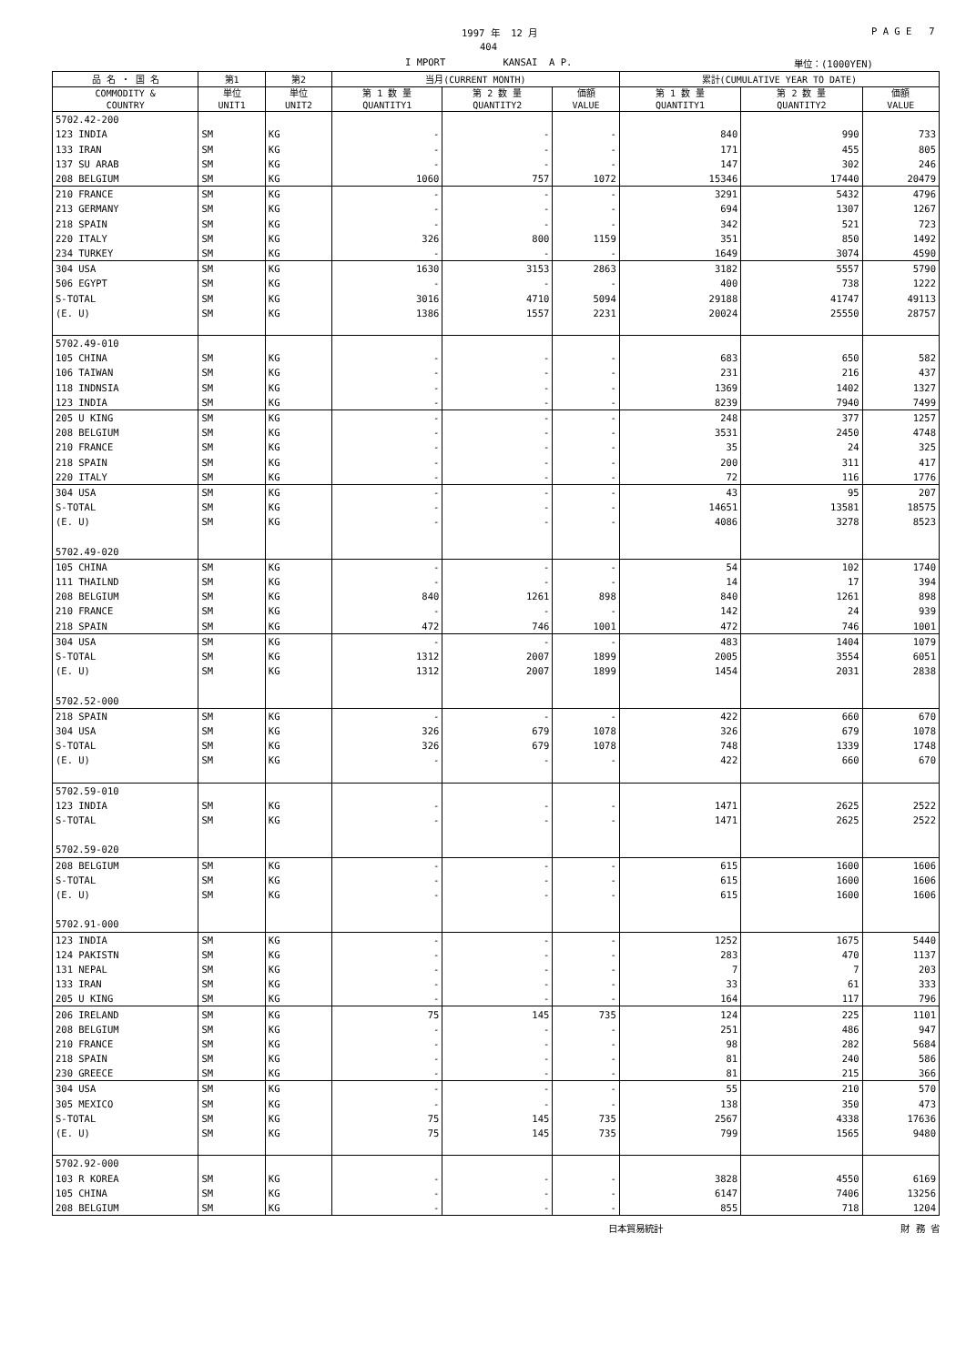1997 年 12 月
P A G E 7
404
I MPORT KANSAI A P.
単位：(1000YEN)
| 品 名 ・ 国 名 | 第1 | 第2 | 当月(CURRENT MONTH) | | | 累計(CUMULATIVE YEAR TO DATE) | | |
| --- | --- | --- | --- | --- | --- | --- | --- | --- |
| COMMODITY & COUNTRY | 単位 UNIT1 | 単位 UNIT2 | 第 1 数 量 QUANTITY1 | 第 2 数 量 QUANTITY2 | 価額 VALUE | 第 1 数 量 QUANTITY1 | 第 2 数 量 QUANTITY2 | 価額 VALUE |
| 5702.42-200 | | | | | | | | |
| 123 INDIA | SM | KG | - | - | - | 840 | 990 | 733 |
| 133 IRAN | SM | KG | - | - | - | 171 | 455 | 805 |
| 137 SU ARAB | SM | KG | - | - | - | 147 | 302 | 246 |
| 208 BELGIUM | SM | KG | 1060 | 757 | 1072 | 15346 | 17440 | 20479 |
| 210 FRANCE | SM | KG | - | - | - | 3291 | 5432 | 4796 |
| 213 GERMANY | SM | KG | - | - | - | 694 | 1307 | 1267 |
| 218 SPAIN | SM | KG | - | - | - | 342 | 521 | 723 |
| 220 ITALY | SM | KG | 326 | 800 | 1159 | 351 | 850 | 1492 |
| 234 TURKEY | SM | KG | - | - | - | 1649 | 3074 | 4590 |
| 304 USA | SM | KG | 1630 | 3153 | 2863 | 3182 | 5557 | 5790 |
| 506 EGYPT | SM | KG | - | - | - | 400 | 738 | 1222 |
| S-TOTAL | SM | KG | 3016 | 4710 | 5094 | 29188 | 41747 | 49113 |
| (E. U) | SM | KG | 1386 | 1557 | 2231 | 20024 | 25550 | 28757 |
| 5702.49-010 | | | | | | | | |
| 105 CHINA | SM | KG | - | - | - | 683 | 650 | 582 |
| 106 TAIWAN | SM | KG | - | - | - | 231 | 216 | 437 |
| 118 INDNSIA | SM | KG | - | - | - | 1369 | 1402 | 1327 |
| 123 INDIA | SM | KG | - | - | - | 8239 | 7940 | 7499 |
| 205 U KING | SM | KG | - | - | - | 248 | 377 | 1257 |
| 208 BELGIUM | SM | KG | - | - | - | 3531 | 2450 | 4748 |
| 210 FRANCE | SM | KG | - | - | - | 35 | 24 | 325 |
| 218 SPAIN | SM | KG | - | - | - | 200 | 311 | 417 |
| 220 ITALY | SM | KG | - | - | - | 72 | 116 | 1776 |
| 304 USA | SM | KG | - | - | - | 43 | 95 | 207 |
| S-TOTAL | SM | KG | - | - | - | 14651 | 13581 | 18575 |
| (E. U) | SM | KG | - | - | - | 4086 | 3278 | 8523 |
| 5702.49-020 | | | | | | | | |
| 105 CHINA | SM | KG | - | - | - | 54 | 102 | 1740 |
| 111 THAILND | SM | KG | - | - | - | 14 | 17 | 394 |
| 208 BELGIUM | SM | KG | 840 | 1261 | 898 | 840 | 1261 | 898 |
| 210 FRANCE | SM | KG | - | - | - | 142 | 24 | 939 |
| 218 SPAIN | SM | KG | 472 | 746 | 1001 | 472 | 746 | 1001 |
| 304 USA | SM | KG | - | - | - | 483 | 1404 | 1079 |
| S-TOTAL | SM | KG | 1312 | 2007 | 1899 | 2005 | 3554 | 6051 |
| (E. U) | SM | KG | 1312 | 2007 | 1899 | 1454 | 2031 | 2838 |
| 5702.52-000 | | | | | | | | |
| 218 SPAIN | SM | KG | - | - | - | 422 | 660 | 670 |
| 304 USA | SM | KG | 326 | 679 | 1078 | 326 | 679 | 1078 |
| S-TOTAL | SM | KG | 326 | 679 | 1078 | 748 | 1339 | 1748 |
| (E. U) | SM | KG | - | - | - | 422 | 660 | 670 |
| 5702.59-010 | | | | | | | | |
| 123 INDIA | SM | KG | - | - | - | 1471 | 2625 | 2522 |
| S-TOTAL | SM | KG | - | - | - | 1471 | 2625 | 2522 |
| 5702.59-020 | | | | | | | | |
| 208 BELGIUM | SM | KG | - | - | - | 615 | 1600 | 1606 |
| S-TOTAL | SM | KG | - | - | - | 615 | 1600 | 1606 |
| (E. U) | SM | KG | - | - | - | 615 | 1600 | 1606 |
| 5702.91-000 | | | | | | | | |
| 123 INDIA | SM | KG | - | - | - | 1252 | 1675 | 5440 |
| 124 PAKISTN | SM | KG | - | - | - | 283 | 470 | 1137 |
| 131 NEPAL | SM | KG | - | - | - | 7 | 7 | 203 |
| 133 IRAN | SM | KG | - | - | - | 33 | 61 | 333 |
| 205 U KING | SM | KG | - | - | - | 164 | 117 | 796 |
| 206 IRELAND | SM | KG | 75 | 145 | 735 | 124 | 225 | 1101 |
| 208 BELGIUM | SM | KG | - | - | - | 251 | 486 | 947 |
| 210 FRANCE | SM | KG | - | - | - | 98 | 282 | 5684 |
| 218 SPAIN | SM | KG | - | - | - | 81 | 240 | 586 |
| 230 GREECE | SM | KG | - | - | - | 81 | 215 | 366 |
| 304 USA | SM | KG | - | - | - | 55 | 210 | 570 |
| 305 MEXICO | SM | KG | - | - | - | 138 | 350 | 473 |
| S-TOTAL | SM | KG | 75 | 145 | 735 | 2567 | 4338 | 17636 |
| (E. U) | SM | KG | 75 | 145 | 735 | 799 | 1565 | 9480 |
| 5702.92-000 | | | | | | | | |
| 103 R KOREA | SM | KG | - | - | - | 3828 | 4550 | 6169 |
| 105 CHINA | SM | KG | - | - | - | 6147 | 7406 | 13256 |
| 208 BELGIUM | SM | KG | - | - | - | 855 | 718 | 1204 |
日本貿易統計 財 務 省